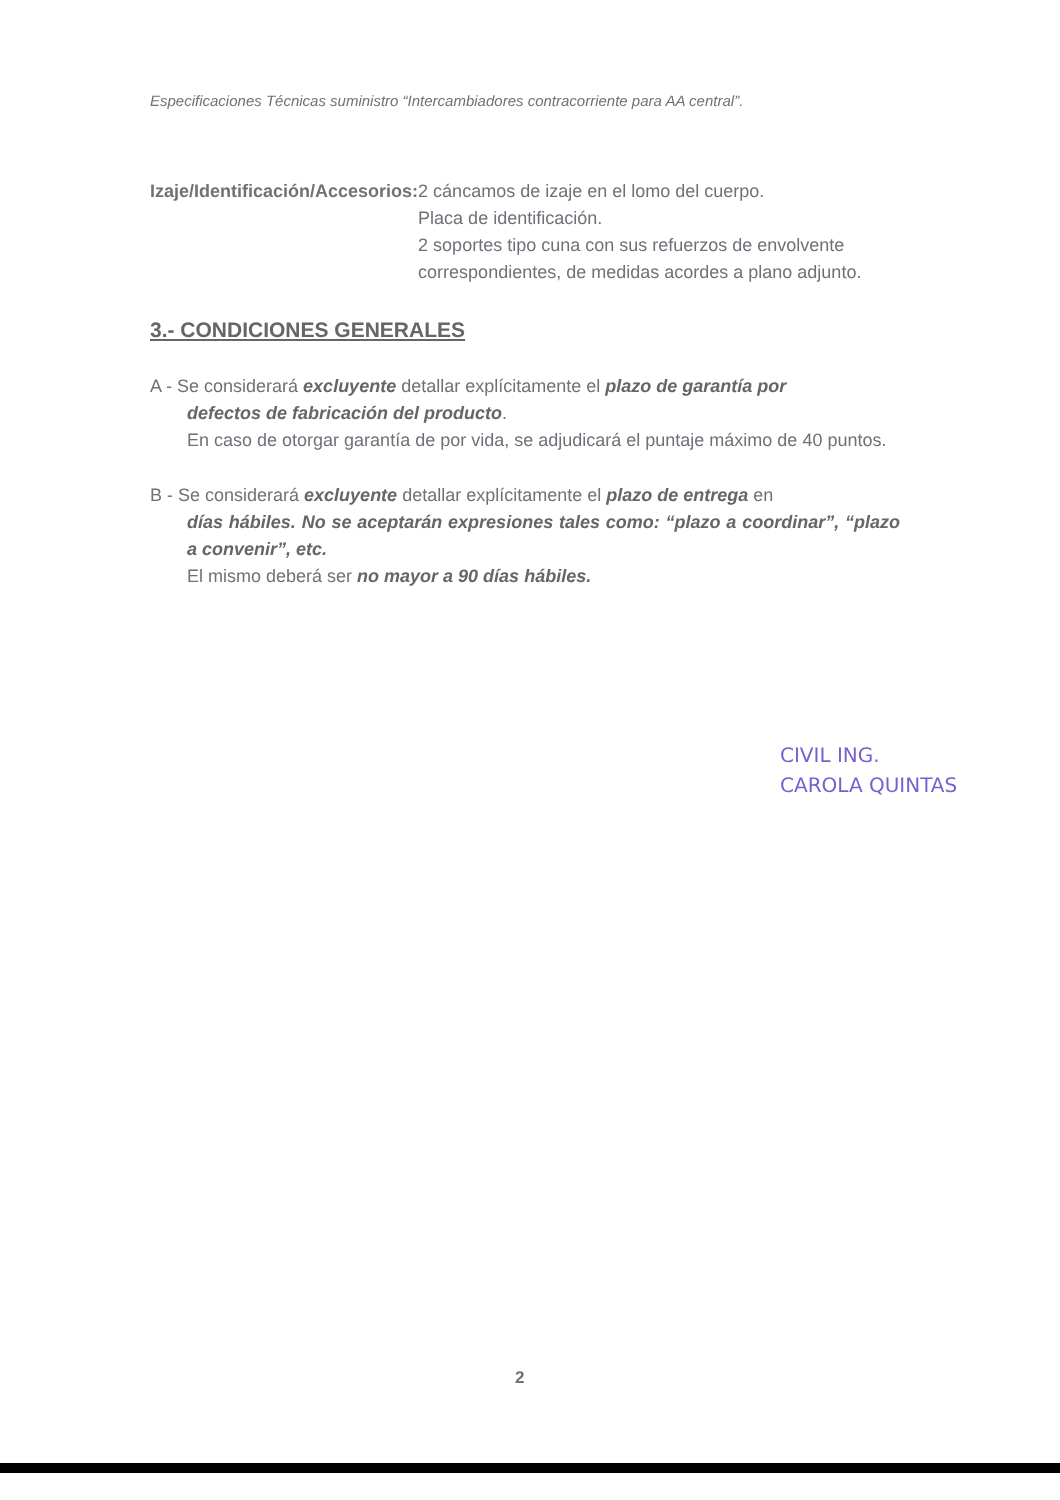Especificaciones Técnicas suministro “Intercambiadores contracorriente para AA central”.
Izaje/Identificación/Accesorios:
2 cáncamos de izaje en el lomo del cuerpo.
Placa de identificación.
2 soportes tipo cuna con sus refuerzos de envolvente correspondientes, de medidas acordes a plano adjunto.
3.- CONDICIONES GENERALES
A - Se considerará excluyente detallar explícitamente el plazo de garantía por
defectos de fabricación del producto.
En caso de otorgar garantía de por vida, se adjudicará el puntaje máximo de 40 puntos.
B - Se considerará excluyente detallar explícitamente el plazo de entrega en
días hábiles. No se aceptarán expresiones tales como: “plazo a coordinar”, “plazo a convenir”, etc.
El mismo deberá ser no mayor a 90 días hábiles.
CIVIL ING.
CAROLA QUINTAS
2